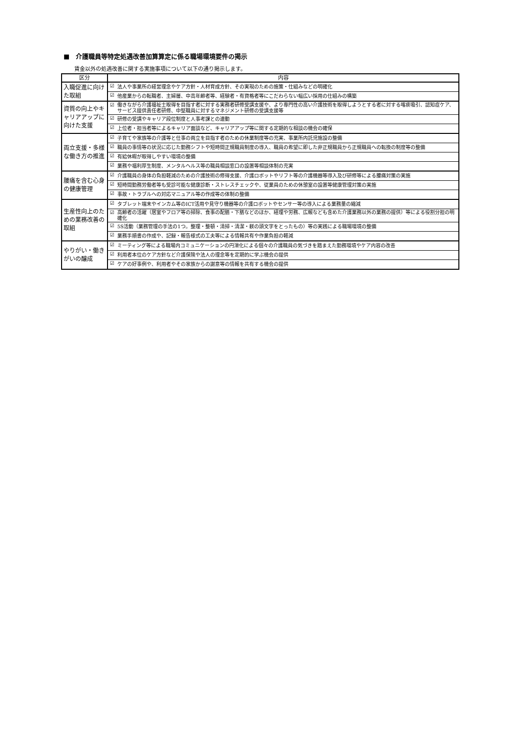■　介護職員等特定処遇改善加算算定に係る職場環境要件の掲示
賃金以外の処遇改善に関する実施事項について以下の通り掲示します。
| 区分 | 内容 | |
| --- | --- | --- |
| 入職促進に向けた取組 | ☑ | 法人や事業所の経営理念やケア方針・人材育成方針、その実現のための施策・仕組みなどの明確化 |
| | ☑ | 他産業からの転職者、主婦層、中高年齢者等、経験者・有資格者等にこだわらない幅広い採用の仕組みの構築 |
| 資質の向上やキャリアアップに向けた支援 | ☑ | 働きながら介護福祉士取得を目指す者に対する実務者研修受講支援や、より専門性の高い介護技術を取得しようとする者に対する喀痰吸引、認知症ケア、サービス提供責任者研修、中堅職員に対するマネジメント研修の受講支援等 |
| | ☑ | 研修の受講やキャリア段位制度と人事考課との連動 |
| | ☑ | 上位者・担当者等によるキャリア面談など、キャリアアップ等に関する定期的な相談の機会の確保 |
| 両立支援・多様な働き方の推進 | ☑ | 子育てや家族等の介護等と仕事の両立を目指す者のための休業制度等の充実、事業所内託児施設の整備 |
| | ☑ | 職員の事情等の状況に応じた勤務シフトや短時間正規職員制度の導入、職員の希望に即した非正規職員から正規職員への転換の制度等の整備 |
| | ☑ | 有給休暇が取得しやすい環境の整備 |
| | ☑ | 業務や福利厚生制度、メンタルヘルス等の職員相談窓口の設置等相談体制の充実 |
| 腰痛を含む心身の健康管理 | ☑ | 介護職員の身体の負担軽減のための介護技術の修得支援、介護ロボットやリフト等の介護機器等導入及び研修等による腰痛対策の実施 |
| | ☑ | 短時間勤務労働者等も受診可能な健康診断・ストレスチェックや、従業員のための休憩室の設置等健康管理対策の実施 |
| | ☑ | 事故・トラブルへの対応マニュアル等の作成等の体制の整備 |
| 生産性向上のための業務改善の取組 | ☑ | タブレット端末やインカム等のICT活用や見守り機器等の介護ロボットやセンサー等の導入による業務量の縮減 |
| | ☑ | 高齢者の活躍（居室やフロア等の掃除、食事の配膳・下膳などのほか、経理や労務、広報なども含めた介護業務以外の業務の提供）等による役割分担の明確化 |
| | ☑ | 5S活動（業務管理の手法の1つ。整理・整頓・清掃・清潔・躾の頭文字をとったもの）等の実践による職場環境の整備 |
| | ☑ | 業務手順書の作成や、記録・報告様式の工夫等による情報共有や作業負担の軽減 |
| やりがい・働きがいの醸成 | ☑ | ミーティング等による職場内コミュニケーションの円滑化による個々の介護職員の気づきを踏まえた勤務環境やケア内容の改善 |
| | ☑ | 利用者本位のケア方針など介護保険や法人の理念等を定期的に学ぶ機会の提供 |
| | ☑ | ケアの好事例や、利用者やその家族からの謝意等の情報を共有する機会の提供 |